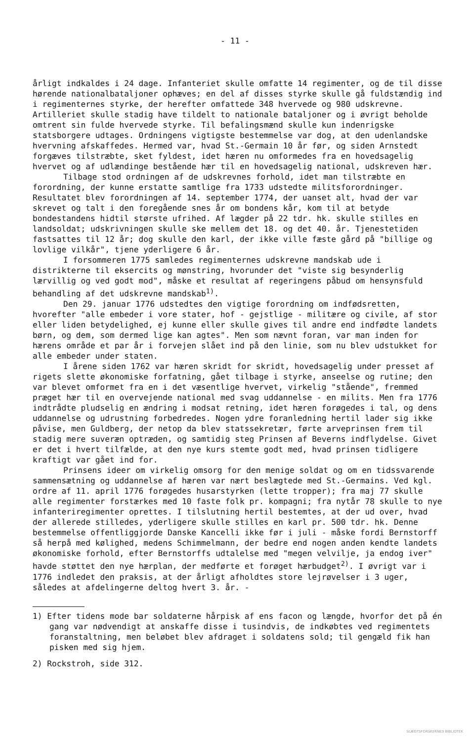- 11 -
årligt indkaldes i 24 dage. Infanteriet skulle omfatte 14 regimenter, og de til disse hørende nationalbataljoner ophæves; en del af disses styrke skulle gå fuldstændig ind i regimenternes styrke, der herefter omfattede 348 hvervede og 980 udskrevne. Artilleriet skulle stadig have tildelt to nationale bataljoner og i øvrigt beholde omtrent sin fulde hvervede styrke. Til befalingsmænd skulle kun indenrigske statsborgere udtages. Ordningens vigtigste bestemmelse var dog, at den udenlandske hvervning afskaffedes. Hermed var, hvad St.-Germain 10 år før, og siden Arnstedt forgæves tilstræbte, sket fyldest, idet hæren nu omformedes fra en hovedsagelig hvervet og af udlændinge bestående hær til en hovedsagelig national, udskreven hær.
Tilbage stod ordningen af de udskrevnes forhold, idet man tilstræbte en forordning, der kunne erstatte samtlige fra 1733 udstedte militsforordninger. Resultatet blev forordningen af 14. september 1774, der uanset alt, hvad der var skrevet og talt i den foregående snes år om bondens kår, kom til at betyde bondestandens hidtil største ufrihed. Af lægder på 22 tdr. hk. skulle stilles en landsoldat; udskrivningen skulle ske mellem det 18. og det 40. år. Tjenestetiden fastsattes til 12 år; dog skulle den karl, der ikke ville fæste gård på "billige og lovlige vilkår", tjene yderligere 6 år.
I forsommeren 1775 samledes regimenternes udskrevne mandskab ude i distrikterne til eksercits og mønstring, hvorunder det "viste sig besynderlig lærvillig og ved godt mod", måske et resultat af regeringens påbud om hensynsfuld behandling af det udskrevne mandskab<sup>1)</sup>.
Den 29. januar 1776 udstedtes den vigtige forordning om indfødsretten, hvorefter "alle embeder i vore stater, hof - gejstlige - militære og civile, af stor eller liden betydelighed, ej kunne eller skulle gives til andre end indfødte landets børn, og dem, som dermed lige kan agtes". Men som nævnt foran, var man inden for hærens område et par år i forvejen slået ind på den linie, som nu blev udstukket for alle embeder under staten.
I årene siden 1762 var hæren skridt for skridt, hovedsagelig under presset af rigets slette økonomiske forfatning, gået tilbage i styrke, anseelse og rutine; den var blevet omformet fra en i det væsentlige hvervet, virkelig "stående", fremmed præget hær til en overvejende national med svag uddannelse - en milits. Men fra 1776 indtrådte pludselig en ændring i modsat retning, idet hæren forøgedes i tal, og dens uddannelse og udrustning forbedredes. Nogen ydre foranledning hertil lader sig ikke påvise, men Guldberg, der netop da blev statssekretær, førte arveprinsen frem til stadig mere suveræn optræden, og samtidig steg Prinsen af Beverns indflydelse. Givet er det i hvert tilfælde, at den nye kurs stemte godt med, hvad prinsen tidligere kraftigt var gået ind for.
Prinsens ideer om virkelig omsorg for den menige soldat og om en tidssvarende sammensætning og uddannelse af hæren var nært beslægtede med St.-Germains. Ved kgl. ordre af 11. april 1776 forøgedes husarstyrken (lette tropper); fra maj 77 skulle alle regimenter forstærkes med 10 faste folk pr. kompagni; fra nytår 78 skulle to nye infanteriregimenter oprettes. I tilslutning hertil bestemtes, at der ud over, hvad der allerede stilledes, yderligere skulle stilles en karl pr. 500 tdr. hk. Denne bestemmelse offentliggjorde Danske Kancelli ikke før i juli - måske fordi Bernstorff så herpå med kølighed, medens Schimmelmann, der bedre end nogen anden kendte landets økonomiske forhold, efter Bernstorffs udtalelse med "megen velvilje, ja endog iver" havde støttet den nye hærplan, der medførte et forøget hærbudget<sup>2)</sup>. I øvrigt var i 1776 indledet den praksis, at der årligt afholdtes store lejrøvelser i 3 uger, således at afdelingerne deltog hvert 3. år. -
1) Efter tidens mode bar soldaterne hårpisk af ens facon og længde, hvorfor det på én gang var nødvendigt at anskaffe disse i tusindvis, de indkøbtes ved regimentets foranstaltning, men beløbet blev afdraget i soldatens sold; til gengæld fik han pisken med sig hjem.
2) Rockstroh, side 312.
SLÆGTSFORSKERNES BIBLIOTEK